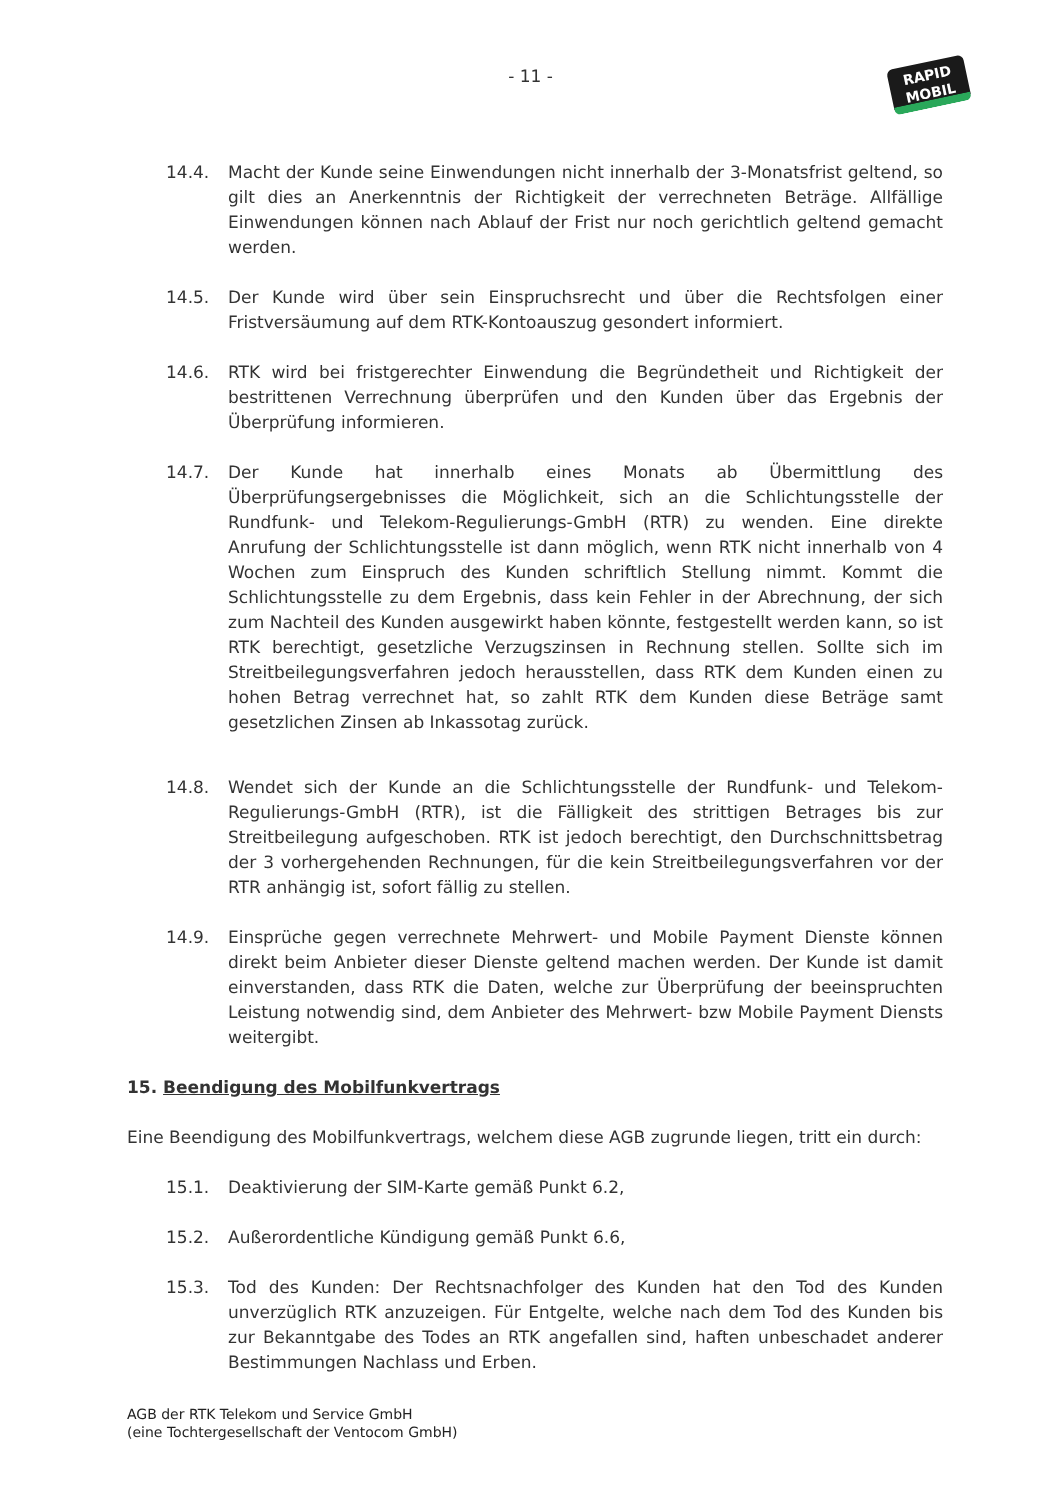- 11 -
RAPID
MOBIL
14.4. Macht der Kunde seine Einwendungen nicht innerhalb der 3-Monatsfrist geltend, so gilt dies an Anerkenntnis der Richtigkeit der verrechneten Beträge. Allfällige Einwendungen können nach Ablauf der Frist nur noch gerichtlich geltend gemacht werden.
14.5. Der Kunde wird über sein Einspruchsrecht und über die Rechtsfolgen einer Fristversäumung auf dem RTK-Kontoauszug gesondert informiert.
14.6. RTK wird bei fristgerechter Einwendung die Begründetheit und Richtigkeit der bestrittenen Verrechnung überprüfen und den Kunden über das Ergebnis der Überprüfung informieren.
14.7. Der Kunde hat innerhalb eines Monats ab Übermittlung des Überprüfungsergebnisses die Möglichkeit, sich an die Schlichtungsstelle der Rundfunk- und Telekom-Regulierungs-GmbH (RTR) zu wenden. Eine direkte Anrufung der Schlichtungsstelle ist dann möglich, wenn RTK nicht innerhalb von 4 Wochen zum Einspruch des Kunden schriftlich Stellung nimmt. Kommt die Schlichtungsstelle zu dem Ergebnis, dass kein Fehler in der Abrechnung, der sich zum Nachteil des Kunden ausgewirkt haben könnte, festgestellt werden kann, so ist RTK berechtigt, gesetzliche Verzugszinsen in Rechnung stellen. Sollte sich im Streitbeilegungsverfahren jedoch herausstellen, dass RTK dem Kunden einen zu hohen Betrag verrechnet hat, so zahlt RTK dem Kunden diese Beträge samt gesetzlichen Zinsen ab Inkassotag zurück.
14.8. Wendet sich der Kunde an die Schlichtungsstelle der Rundfunk- und Telekom-Regulierungs-GmbH (RTR), ist die Fälligkeit des strittigen Betrages bis zur Streitbeilegung aufgeschoben. RTK ist jedoch berechtigt, den Durchschnittsbetrag der 3 vorhergehenden Rechnungen, für die kein Streitbeilegungsverfahren vor der RTR anhängig ist, sofort fällig zu stellen.
14.9. Einsprüche gegen verrechnete Mehrwert- und Mobile Payment Dienste können direkt beim Anbieter dieser Dienste geltend machen werden. Der Kunde ist damit einverstanden, dass RTK die Daten, welche zur Überprüfung der beeinspruchten Leistung notwendig sind, dem Anbieter des Mehrwert- bzw Mobile Payment Diensts weitergibt.
15. Beendigung des Mobilfunkvertrags
Eine Beendigung des Mobilfunkvertrags, welchem diese AGB zugrunde liegen, tritt ein durch:
15.1. Deaktivierung der SIM-Karte gemäß Punkt 6.2,
15.2. Außerordentliche Kündigung gemäß Punkt 6.6,
15.3. Tod des Kunden: Der Rechtsnachfolger des Kunden hat den Tod des Kunden unverzüglich RTK anzuzeigen. Für Entgelte, welche nach dem Tod des Kunden bis zur Bekanntgabe des Todes an RTK angefallen sind, haften unbeschadet anderer Bestimmungen Nachlass und Erben.
AGB der RTK Telekom und Service GmbH
(eine Tochtergesellschaft der Ventocom GmbH)